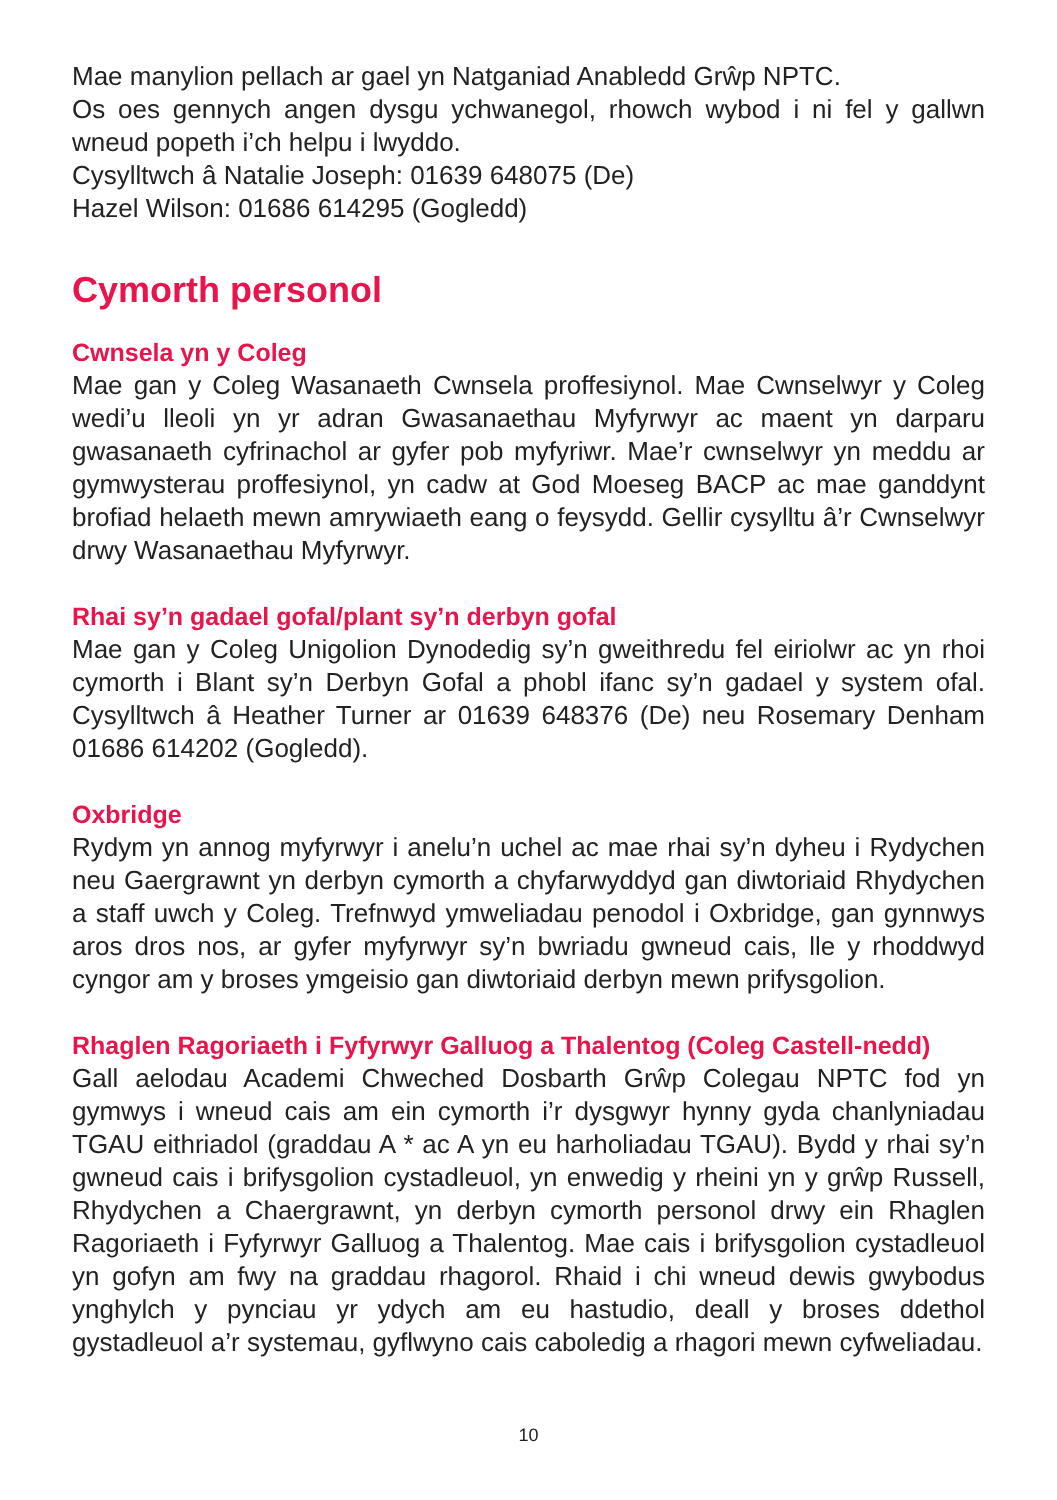Mae manylion pellach ar gael yn Natganiad Anabledd Grŵp NPTC.
Os oes gennych angen dysgu ychwanegol, rhowch wybod i ni fel y gallwn wneud popeth i’ch helpu i lwyddo.
Cysylltwch â Natalie Joseph: 01639 648075 (De)
Hazel Wilson: 01686 614295 (Gogledd)
Cymorth personol
Cwnsela yn y Coleg
Mae gan y Coleg Wasanaeth Cwnsela proffesiynol. Mae Cwnselwyr y Coleg wedi’u lleoli yn yr adran Gwasanaethau Myfyrwyr ac maent yn darparu gwasanaeth cyfrinachol ar gyfer pob myfyriwr. Mae’r cwnselwyr yn meddu ar gymwysterau proffesiynol, yn cadw at God Moeseg BACP ac mae ganddynt brofiad helaeth mewn amrywiaeth eang o feysydd. Gellir cysylltu â’r Cwnselwyr drwy Wasanaethau Myfyrwyr.
Rhai sy’n gadael gofal/plant sy’n derbyn gofal
Mae gan y Coleg Unigolion Dynodedig sy’n gweithredu fel eiriolwr ac yn rhoi cymorth i Blant sy’n Derbyn Gofal a phobl ifanc sy’n gadael y system ofal. Cysylltwch â Heather Turner ar 01639 648376 (De) neu Rosemary Denham 01686 614202 (Gogledd).
Oxbridge
Rydym yn annog myfyrwyr i anelu’n uchel ac mae rhai sy’n dyheu i Rydychen neu Gaergrawnt yn derbyn cymorth a chyfarwyddyd gan diwtoriaid Rhydychen a staff uwch y Coleg. Trefnwyd ymweliadau penodol i Oxbridge, gan gynnwys aros dros nos, ar gyfer myfyrwyr sy’n bwriadu gwneud cais, lle y rhoddwyd cyngor am y broses ymgeisio gan diwtoriaid derbyn mewn prifysgolion.
Rhaglen Ragoriaeth i Fyfyrwyr Galluog a Thalentog (Coleg Castell-nedd)
Gall aelodau Academi Chweched Dosbarth Grŵp Colegau NPTC fod yn gymwys i wneud cais am ein cymorth i’r dysgwyr hynny gyda chanlyniadau TGAU eithriadol (graddau A * ac A yn eu harholiadau TGAU). Bydd y rhai sy’n gwneud cais i brifysgolion cystadleuol, yn enwedig y rheini yn y grŵp Russell, Rhydychen a Chaergrawnt, yn derbyn cymorth personol drwy ein Rhaglen Ragoriaeth i Fyfyrwyr Galluog a Thalentog. Mae cais i brifysgolion cystadleuol yn gofyn am fwy na graddau rhagorol. Rhaid i chi wneud dewis gwybodus ynghylch y pynciau yr ydych am eu hastudio, deall y broses ddethol gystadleuol a’r systemau, gyflwyno cais caboledig a rhagori mewn cyfweliadau.
10